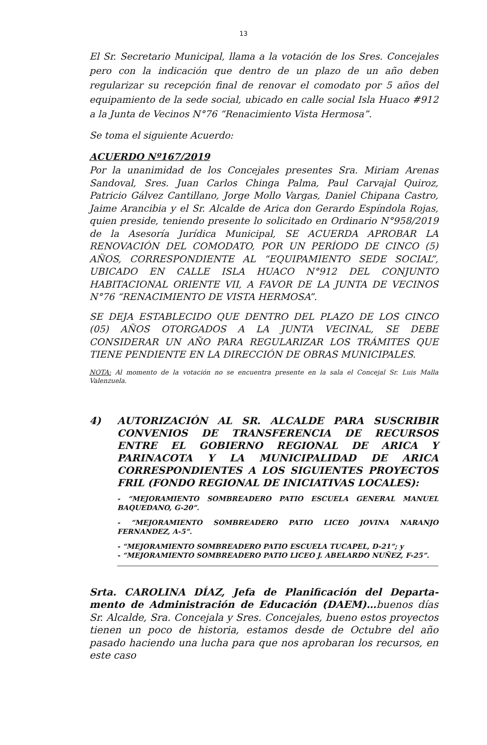13
El Sr. Secretario Municipal, llama a la votación de los Sres. Concejales pero con la indicación que dentro de un plazo de un año deben regularizar su recepción final de renovar el comodato por 5 años del equipamiento de la sede social, ubicado en calle social Isla Huaco #912 a la Junta de Vecinos N°76 “Renacimiento Vista Hermosa”.
Se toma el siguiente Acuerdo:
ACUERDO Nº167/2019
Por la unanimidad de los Concejales presentes Sra. Miriam Arenas Sandoval, Sres. Juan Carlos Chinga Palma, Paul Carvajal Quiroz, Patricio Gálvez Cantillano, Jorge Mollo Vargas, Daniel Chipana Castro, Jaime Arancibia y el Sr. Alcalde de Arica don Gerardo Espíndola Rojas, quien preside, teniendo presente lo solicitado en Ordinario N°958/2019 de la Asesoría Jurídica Municipal, SE ACUERDA APROBAR LA RENOVACIÓN DEL COMODATO, POR UN PERÍODO DE CINCO (5) AÑOS, CORRESPONDIENTE AL “EQUIPAMIENTO SEDE SOCIAL”, UBICADO EN CALLE ISLA HUACO N°912 DEL CONJUNTO HABITACIONAL ORIENTE VII, A FAVOR DE LA JUNTA DE VECINOS N°76 “RENACIMIENTO DE VISTA HERMOSA”.
SE DEJA ESTABLECIDO QUE DENTRO DEL PLAZO DE LOS CINCO (05) AÑOS OTORGADOS A LA JUNTA VECINAL, SE DEBE CONSIDERAR UN AÑO PARA REGULARIZAR LOS TRÁMITES QUE TIENE PENDIENTE EN LA DIRECCIÓN DE OBRAS MUNICIPALES.
NOTA: Al momento de la votación no se encuentra presente en la sala el Concejal Sr. Luis Malla Valenzuela.
4) AUTORIZACIÓN AL SR. ALCALDE PARA SUSCRIBIR CONVENIOS DE TRANSFERENCIA DE RECURSOS ENTRE EL GOBIERNO REGIONAL DE ARICA Y PARINACOTA Y LA MUNICIPALIDAD DE ARICA CORRESPONDIENTES A LOS SIGUIENTES PROYECTOS FRIL (FONDO REGIONAL DE INICIATIVAS LOCALES):
- “MEJORAMIENTO SOMBREADERO PATIO ESCUELA GENERAL MANUEL BAQUEDANO, G-20”.
- “MEJORAMIENTO SOMBREADERO PATIO LICEO JOVINA NARANJO FERNANDEZ, A-5”.
- “MEJORAMIENTO SOMBREADERO PATIO ESCUELA TUCAPEL, D-21”; y
- “MEJORAMIENTO SOMBREADERO PATIO LICEO J. ABELARDO NUÑEZ, F-25”.
Srta. CAROLINA DÍAZ, Jefa de Planificación del Departa-mento de Administración de Educación (DAEM)…buenos días Sr. Alcalde, Sra. Concejala y Sres. Concejales, bueno estos proyectos tienen un poco de historia, estamos desde de Octubre del año pasado haciendo una lucha para que nos aprobaran los recursos, en este caso